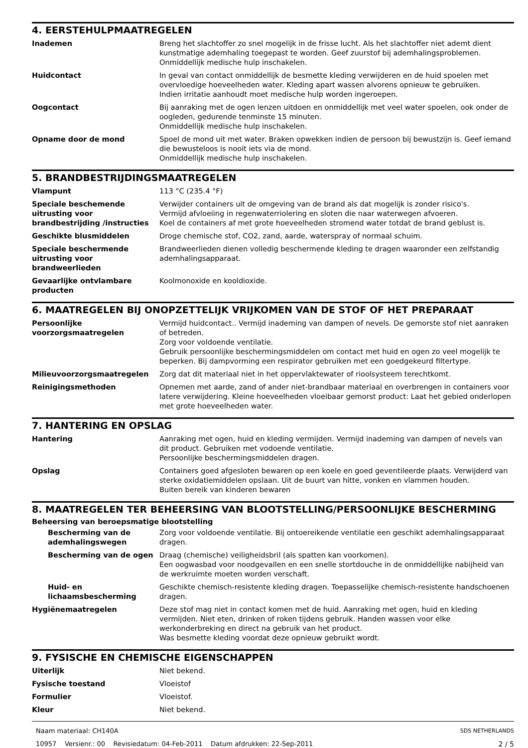4. EERSTEHULPMAATREGELEN
| Inademen | Breng het slachtoffer zo snel mogelijk in de frisse lucht. Als het slachtoffer niet ademt dient kunstmatige ademhaling toegepast te worden. Geef zuurstof bij ademhalingsproblemen. Onmiddellijk medische hulp inschakelen. |
| Huidcontact | In geval van contact onmiddellijk de besmette kleding verwijderen en de huid spoelen met overvloedige hoeveelheden water. Kleding apart wassen alvorens opnieuw te gebruiken. Indien irritatie aanhoudt moet medische hulp worden ingeroepen. |
| Oogcontact | Bij aanraking met de ogen lenzen uitdoen en onmiddellijk met veel water spoelen, ook onder de oogleden, gedurende tenminste 15 minuten. Onmiddellijk medische hulp inschakelen. |
| Opname door de mond | Spoel de mond uit met water. Braken opwekken indien de persoon bij bewustzijn is. Geef iemand die bewusteloos is nooit iets via de mond. Onmiddellijk medische hulp inschakelen. |
5. BRANDBESTRIJDINGSMAATREGELEN
| Vlampunt | 113 °C (235.4 °F) |
| Speciale beschemende uitrusting voor brandbestrijding /instructies | Verwijder containers uit de omgeving van de brand als dat mogelijk is zonder risico's. Vermijd afvloeiing in regenwaterriolering en sloten die naar waterwegen afvoeren. Koel de containers af met grote hoeveelheden stromend water totdat de brand geblust is. |
| Geschikte blusmiddelen | Droge chemische stof, CO2, zand, aarde, waterspray of normaal schuim. |
| Speciale beschermende uitrusting voor brandweerlieden | Brandweerlieden dienen volledig beschermende kleding te dragen waaronder een zelfstandig ademhalingsapparaat. |
| Gevaarlijke ontvlambare producten | Koolmonoxide en kooldioxide. |
6. MAATREGELEN BIJ ONOPZETTELIJK VRIJKOMEN VAN DE STOF OF HET PREPARAAT
| Persoonlijke voorzorgsmaatregelen | Vermijd huidcontact.. Vermijd inademing van dampen of nevels. De gemorste stof niet aanraken of betreden. Zorg voor voldoende ventilatie. Gebruik persoonlijke beschermingsmiddelen om contact met huid en ogen zo veel mogelijk te beperken. Bij dampvorming een respirator gebruiken met een goedgekeurd filtertype. |
| Milieuvoorzorgsmaatregelen | Zorg dat dit materiaal niet in het oppervlaktewater of rioolsysteem terechtkomt. |
| Reinigingsmethoden | Opnemen met aarde, zand of ander niet-brandbaar materiaal en overbrengen in containers voor latere verwijdering. Kleine hoeveelheden vloeibaar gemorst product: Laat het gebied onderlopen met grote hoeveelheden water. |
7. HANTERING EN OPSLAG
| Hantering | Aanraking met ogen, huid en kleding vermijden. Vermijd inademing van dampen of nevels van dit product. Gebruiken met vodoende ventilatie. Persoonlijke beschermingsmiddelen dragen. |
| Opslag | Containers goed afgesloten bewaren op een koele en goed geventileerde plaats. Verwijderd van sterke oxidatiemiddelen opslaan. Uit de buurt van hitte, vonken en vlammen houden. Buiten bereik van kinderen bewaren |
8. MAATREGELEN TER BEHEERSING VAN BLOOTSTELLING/PERSOONLIJKE BESCHERMING
Beheersing van beroepsmatige blootstelling
| Bescherming van de ademhalingswegen | Zorg voor voldoende ventilatie. Bij ontoereikende ventilatie een geschikt ademhalingsapparaat dragen. |
| Bescherming van de ogen | Draag (chemische) veiligheidsbril (als spatten kan voorkomen). Een oogwasbad voor noodgevallen en een snelle stortdouche in de onmiddellijke nabijheid van de werkruimte moeten worden verschaft. |
| Huid- en lichaamsbescherming | Geschikte chemisch-resistente kleding dragen. Toepasselijke chemisch-resistente handschoenen dragen. |
| Hygiënemaatregelen | Deze stof mag niet in contact komen met de huid. Aanraking met ogen, huid en kleding vermijden. Niet eten, drinken of roken tijdens gebruik. Handen wassen voor elke werkonderbreking en direct na gebruik van het product. Was besmette kleding voordat deze opnieuw gebruikt wordt. |
9. FYSISCHE EN CHEMISCHE EIGENSCHAPPEN
| Uiterlijk | Niet bekend. |
| Fysische toestand | Vloeistof |
| Formulier | Vloeistof. |
| Kleur | Niet bekend. |
Naam materiaal: CH140A
10957 Versienr.: 00 Revisiedatum: 04-Feb-2011 Datum afdrukken: 22-Sep-2011
SDS NETHERLANDS
2 / 5